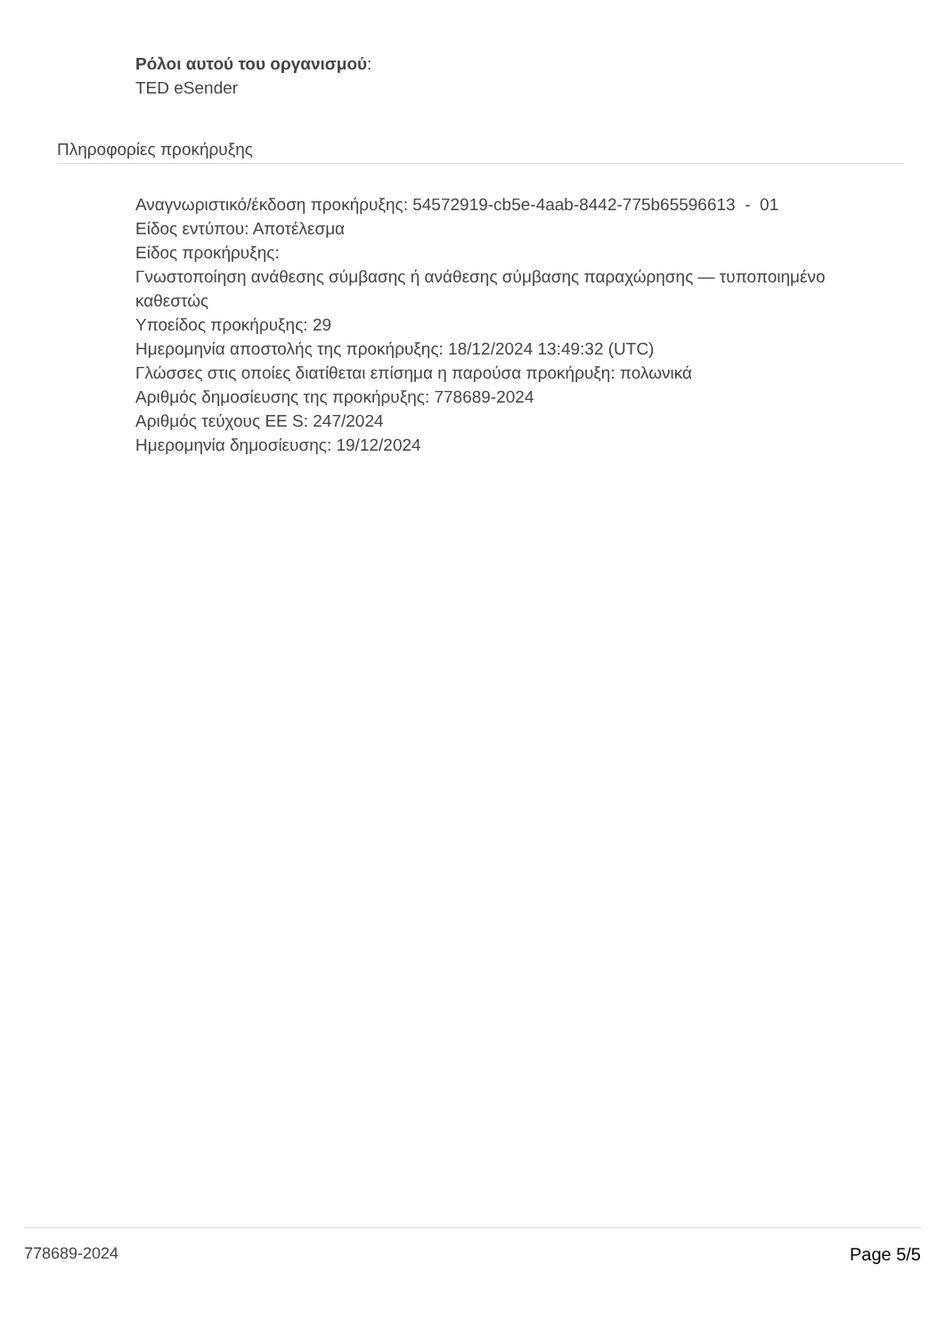Ρόλοι αυτού του οργανισμού:
TED eSender
Πληροφορίες προκήρυξης
Αναγνωριστικό/έκδοση προκήρυξης: 54572919-cb5e-4aab-8442-775b65596613 - 01
Είδος εντύπου: Αποτέλεσμα
Είδος προκήρυξης:
Γνωστοποίηση ανάθεσης σύμβασης ή ανάθεσης σύμβασης παραχώρησης — τυποποιημένο καθεστώς
Υποείδος προκήρυξης: 29
Ημερομηνία αποστολής της προκήρυξης: 18/12/2024 13:49:32 (UTC)
Γλώσσες στις οποίες διατίθεται επίσημα η παρούσα προκήρυξη: πολωνικά
Αριθμός δημοσίευσης της προκήρυξης: 778689-2024
Αριθμός τεύχους ΕΕ S: 247/2024
Ημερομηνία δημοσίευσης: 19/12/2024
778689-2024 Page 5/5